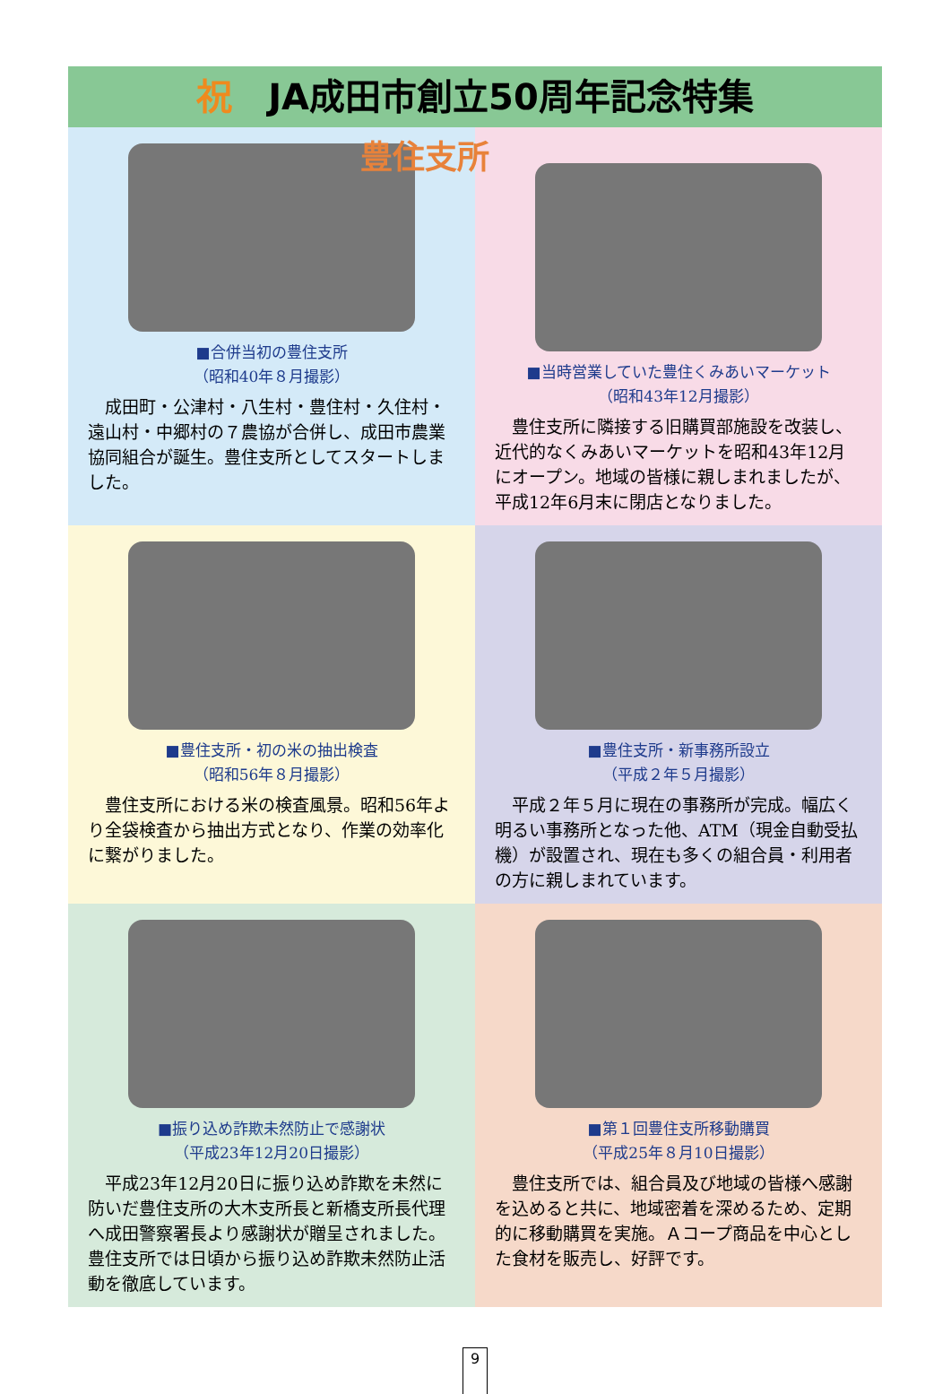祝 JA成田市創立50周年記念特集
■合併当初の豊住支所
（昭和40年８月撮影）
成田町・公津村・八生村・豊住村・久住村・遠山村・中郷村の７農協が合併し、成田市農業協同組合が誕生。豊住支所としてスタートしました。
豊住支所
■当時営業していた豊住くみあいマーケット
（昭和43年12月撮影）
豊住支所に隣接する旧購買部施設を改装し、近代的なくみあいマーケットを昭和43年12月にオープン。地域の皆様に親しまれましたが、平成12年6月末に閉店となりました。
■豊住支所・初の米の抽出検査
（昭和56年８月撮影）
豊住支所における米の検査風景。昭和56年より全袋検査から抽出方式となり、作業の効率化に繋がりました。
■豊住支所・新事務所設立
（平成２年５月撮影）
平成２年５月に現在の事務所が完成。幅広く明るい事務所となった他、ATM（現金自動受払機）が設置され、現在も多くの組合員・利用者の方に親しまれています。
■振り込め詐欺未然防止で感謝状
（平成23年12月20日撮影）
平成23年12月20日に振り込め詐欺を未然に防いだ豊住支所の大木支所長と新橋支所長代理へ成田警察署長より感謝状が贈呈されました。豊住支所では日頃から振り込め詐欺未然防止活動を徹底しています。
■第１回豊住支所移動購買
（平成25年８月10日撮影）
豊住支所では、組合員及び地域の皆様へ感謝を込めると共に、地域密着を深めるため、定期的に移動購買を実施。Ａコープ商品を中心とした食材を販売し、好評です。
9